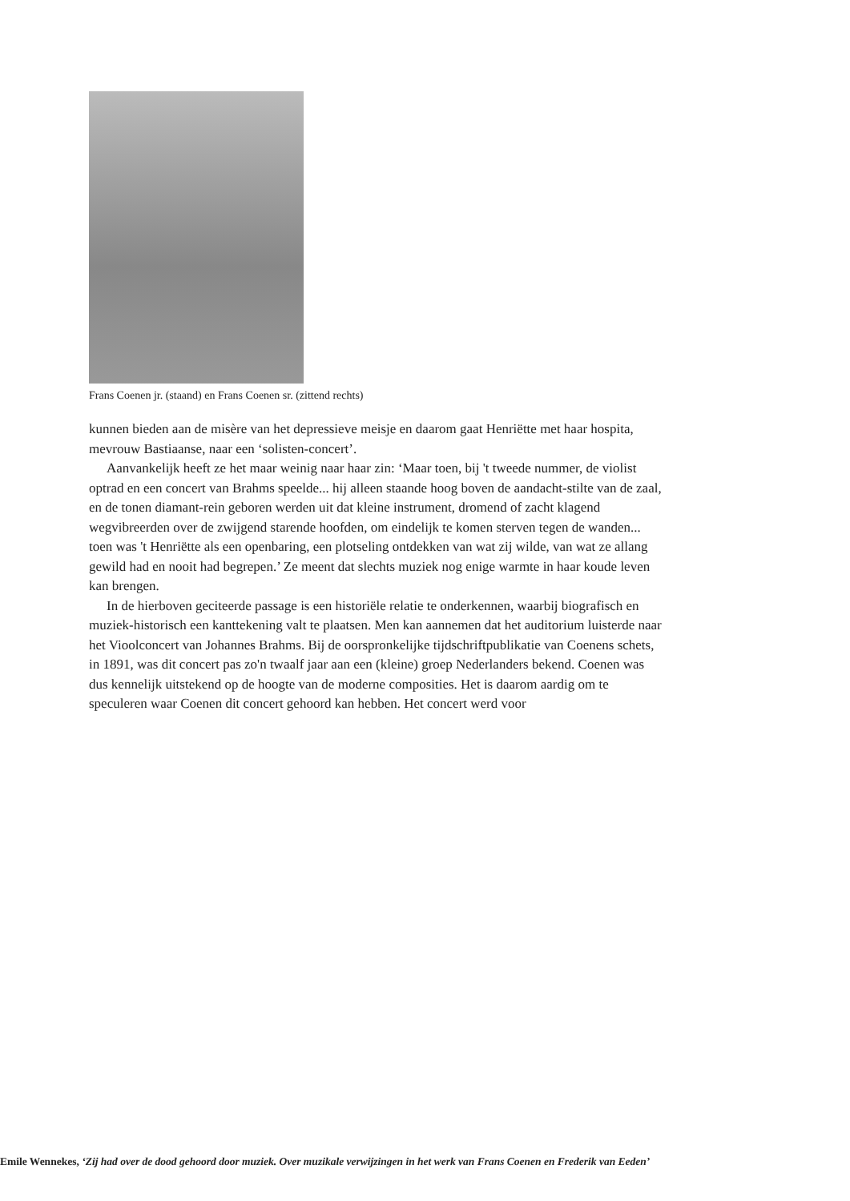Frans Coenen jr. (staand) en Frans Coenen sr. (zittend rechts)
kunnen bieden aan de misère van het depressieve meisje en daarom gaat Henriëtte met haar hospita, mevrouw Bastiaanse, naar een ‘solisten-concert’.
Aanvankelijk heeft ze het maar weinig naar haar zin: ‘Maar toen, bij 't tweede nummer, de violist optrad en een concert van Brahms speelde... hij alleen staande hoog boven de aandacht-stilte van de zaal, en de tonen diamant-rein geboren werden uit dat kleine instrument, dromend of zacht klagend wegvibreerden over de zwijgend starende hoofden, om eindelijk te komen sterven tegen de wanden... toen was 't Henriëtte als een openbaring, een plotseling ontdekken van wat zij wilde, van wat ze allang gewild had en nooit had begrepen.’ Ze meent dat slechts muziek nog enige warmte in haar koude leven kan brengen.
In de hierboven geciteerde passage is een historiële relatie te onderkennen, waarbij biografisch en muziek-historisch een kanttekening valt te plaatsen. Men kan aannemen dat het auditorium luisterde naar het Vioolconcert van Johannes Brahms. Bij de oorspronkelijke tijdschriftpublikatie van Coenens schets, in 1891, was dit concert pas zo'n twaalf jaar aan een (kleine) groep Nederlanders bekend. Coenen was dus kennelijk uitstekend op de hoogte van de moderne composities. Het is daarom aardig om te speculeren waar Coenen dit concert gehoord kan hebben. Het concert werd voor
Emile Wennekes, ‘Zij had over de dood gehoord door muziek. Over muzikale verwijzingen in het werk van Frans Coenen en Frederik van Eeden’